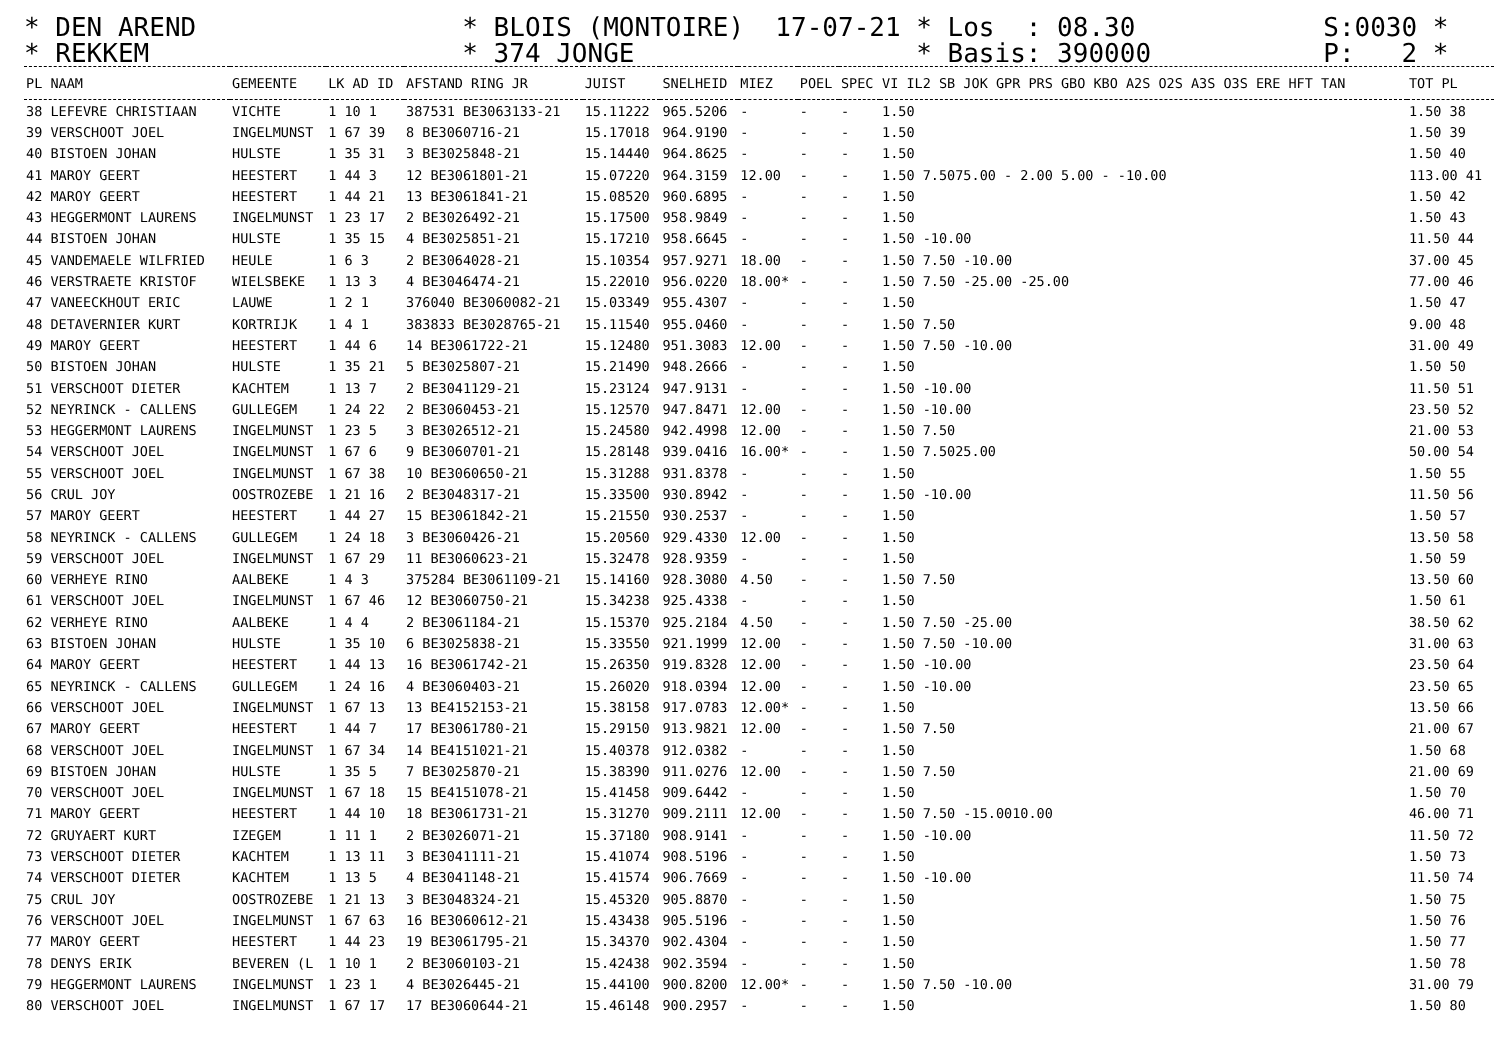* DEN AREND * BLOIS (MONTOIRE) 17-07-21 * Los : 08.30 S:0030 * * REKKEM * 374 JONGE * Basis: 390000 P: 2 *
| PL NAAM | GEMEENTE | LK AD ID | AFSTAND RING JR | JUIST | SNELHEID | MIEZ | POEL | SPEC | VI IL2 SB JOK GPR PRS GBO KBO A2S O2S A3S O3S ERE HFT TAN | TOT PL |
| --- | --- | --- | --- | --- | --- | --- | --- | --- | --- | --- |
| 38 LEFEVRE CHRISTIAAN | VICHTE | 1 10 1 | 387531 BE3063133-21 | 15.11222 | 965.5206 | - | - | - | 1.50 | 1.50 38 |
| 39 VERSCHOOT JOEL | INGELMUNST | 1 67 39 | 8 BE3060716-21 | 15.17018 | 964.9190 | - | - | - | 1.50 | 1.50 39 |
| 40 BISTOEN JOHAN | HULSTE | 1 35 31 | 3 BE3025848-21 | 15.14440 | 964.8625 | - | - | - | 1.50 | 1.50 40 |
| 41 MAROY GEERT | HEESTERT | 1 44 3 | 12 BE3061801-21 | 15.07220 | 964.3159 | 12.00 | - | - | 1.50 7.5075.00 - 2.00 5.00 - -10.00 | 113.00 41 |
| 42 MAROY GEERT | HEESTERT | 1 44 21 | 13 BE3061841-21 | 15.08520 | 960.6895 | - | - | - | 1.50 | 1.50 42 |
| 43 HEGGERMONT LAURENS | INGELMUNST | 1 23 17 | 2 BE3026492-21 | 15.17500 | 958.9849 | - | - | - | 1.50 | 1.50 43 |
| 44 BISTOEN JOHAN | HULSTE | 1 35 15 | 4 BE3025851-21 | 15.17210 | 958.6645 | - | - | - | 1.50 -10.00 | 11.50 44 |
| 45 VANDEMAELE WILFRIED | HEULE | 1 6 3 | 2 BE3064028-21 | 15.10354 | 957.9271 | 18.00 | - | - | 1.50 7.50 -10.00 | 37.00 45 |
| 46 VERSTRAETE KRISTOF | WIELSBEKE | 1 13 3 | 4 BE3046474-21 | 15.22010 | 956.0220 | 18.00* | - | - | 1.50 7.50 -25.00 -25.00 | 77.00 46 |
| 47 VANEECKHOUT ERIC | LAUWE | 1 2 1 | 376040 BE3060082-21 | 15.03349 | 955.4307 | - | - | - | 1.50 | 1.50 47 |
| 48 DETAVERNIER KURT | KORTRIJK | 1 4 1 | 383833 BE3028765-21 | 15.11540 | 955.0460 | - | - | - | 1.50 7.50 | 9.00 48 |
| 49 MAROY GEERT | HEESTERT | 1 44 6 | 14 BE3061722-21 | 15.12480 | 951.3083 | 12.00 | - | - | 1.50 7.50 -10.00 | 31.00 49 |
| 50 BISTOEN JOHAN | HULSTE | 1 35 21 | 5 BE3025807-21 | 15.21490 | 948.2666 | - | - | - | 1.50 | 1.50 50 |
| 51 VERSCHOOT DIETER | KACHTEM | 1 13 7 | 2 BE3041129-21 | 15.23124 | 947.9131 | - | - | - | 1.50 -10.00 | 11.50 51 |
| 52 NEYRINCK - CALLENS | GULLEGEM | 1 24 22 | 2 BE3060453-21 | 15.12570 | 947.8471 | 12.00 | - | - | 1.50 -10.00 | 23.50 52 |
| 53 HEGGERMONT LAURENS | INGELMUNST | 1 23 5 | 3 BE3026512-21 | 15.24580 | 942.4998 | 12.00 | - | - | 1.50 7.50 | 21.00 53 |
| 54 VERSCHOOT JOEL | INGELMUNST | 1 67 6 | 9 BE3060701-21 | 15.28148 | 939.0416 | 16.00* | - | - | 1.50 7.5025.00 | 50.00 54 |
| 55 VERSCHOOT JOEL | INGELMUNST | 1 67 38 | 10 BE3060650-21 | 15.31288 | 931.8378 | - | - | - | 1.50 | 1.50 55 |
| 56 CRUL JOY | OOSTROZEBE | 1 21 16 | 2 BE3048317-21 | 15.33500 | 930.8942 | - | - | - | 1.50 -10.00 | 11.50 56 |
| 57 MAROY GEERT | HEESTERT | 1 44 27 | 15 BE3061842-21 | 15.21550 | 930.2537 | - | - | - | 1.50 | 1.50 57 |
| 58 NEYRINCK - CALLENS | GULLEGEM | 1 24 18 | 3 BE3060426-21 | 15.20560 | 929.4330 | 12.00 | - | - | 1.50 | 13.50 58 |
| 59 VERSCHOOT JOEL | INGELMUNST | 1 67 29 | 11 BE3060623-21 | 15.32478 | 928.9359 | - | - | - | 1.50 | 1.50 59 |
| 60 VERHEYE RINO | AALBEKE | 1 4 3 | 375284 BE3061109-21 | 15.14160 | 928.3080 | 4.50 | - | - | 1.50 7.50 | 13.50 60 |
| 61 VERSCHOOT JOEL | INGELMUNST | 1 67 46 | 12 BE3060750-21 | 15.34238 | 925.4338 | - | - | - | 1.50 | 1.50 61 |
| 62 VERHEYE RINO | AALBEKE | 1 4 4 | 2 BE3061184-21 | 15.15370 | 925.2184 | 4.50 | - | - | 1.50 7.50 -25.00 | 38.50 62 |
| 63 BISTOEN JOHAN | HULSTE | 1 35 10 | 6 BE3025838-21 | 15.33550 | 921.1999 | 12.00 | - | - | 1.50 7.50 -10.00 | 31.00 63 |
| 64 MAROY GEERT | HEESTERT | 1 44 13 | 16 BE3061742-21 | 15.26350 | 919.8328 | 12.00 | - | - | 1.50 -10.00 | 23.50 64 |
| 65 NEYRINCK - CALLENS | GULLEGEM | 1 24 16 | 4 BE3060403-21 | 15.26020 | 918.0394 | 12.00 | - | - | 1.50 -10.00 | 23.50 65 |
| 66 VERSCHOOT JOEL | INGELMUNST | 1 67 13 | 13 BE4152153-21 | 15.38158 | 917.0783 | 12.00* | - | - | 1.50 | 13.50 66 |
| 67 MAROY GEERT | HEESTERT | 1 44 7 | 17 BE3061780-21 | 15.29150 | 913.9821 | 12.00 | - | - | 1.50 7.50 | 21.00 67 |
| 68 VERSCHOOT JOEL | INGELMUNST | 1 67 34 | 14 BE4151021-21 | 15.40378 | 912.0382 | - | - | - | 1.50 | 1.50 68 |
| 69 BISTOEN JOHAN | HULSTE | 1 35 5 | 7 BE3025870-21 | 15.38390 | 911.0276 | 12.00 | - | - | 1.50 7.50 | 21.00 69 |
| 70 VERSCHOOT JOEL | INGELMUNST | 1 67 18 | 15 BE4151078-21 | 15.41458 | 909.6442 | - | - | - | 1.50 | 1.50 70 |
| 71 MAROY GEERT | HEESTERT | 1 44 10 | 18 BE3061731-21 | 15.31270 | 909.2111 | 12.00 | - | - | 1.50 7.50 -15.0010.00 | 46.00 71 |
| 72 GRUYAERT KURT | IZEGEM | 1 11 1 | 2 BE3026071-21 | 15.37180 | 908.9141 | - | - | - | 1.50 -10.00 | 11.50 72 |
| 73 VERSCHOOT DIETER | KACHTEM | 1 13 11 | 3 BE3041111-21 | 15.41074 | 908.5196 | - | - | - | 1.50 | 1.50 73 |
| 74 VERSCHOOT DIETER | KACHTEM | 1 13 5 | 4 BE3041148-21 | 15.41574 | 906.7669 | - | - | - | 1.50 -10.00 | 11.50 74 |
| 75 CRUL JOY | OOSTROZEBE | 1 21 13 | 3 BE3048324-21 | 15.45320 | 905.8870 | - | - | - | 1.50 | 1.50 75 |
| 76 VERSCHOOT JOEL | INGELMUNST | 1 67 63 | 16 BE3060612-21 | 15.43438 | 905.5196 | - | - | - | 1.50 | 1.50 76 |
| 77 MAROY GEERT | HEESTERT | 1 44 23 | 19 BE3061795-21 | 15.34370 | 902.4304 | - | - | - | 1.50 | 1.50 77 |
| 78 DENYS ERIK | BEVEREN (L | 1 10 1 | 2 BE3060103-21 | 15.42438 | 902.3594 | - | - | - | 1.50 | 1.50 78 |
| 79 HEGGERMONT LAURENS | INGELMUNST | 1 23 1 | 4 BE3026445-21 | 15.44100 | 900.8200 | 12.00* | - | - | 1.50 7.50 -10.00 | 31.00 79 |
| 80 VERSCHOOT JOEL | INGELMUNST | 1 67 17 | 17 BE3060644-21 | 15.46148 | 900.2957 | - | - | - | 1.50 | 1.50 80 |